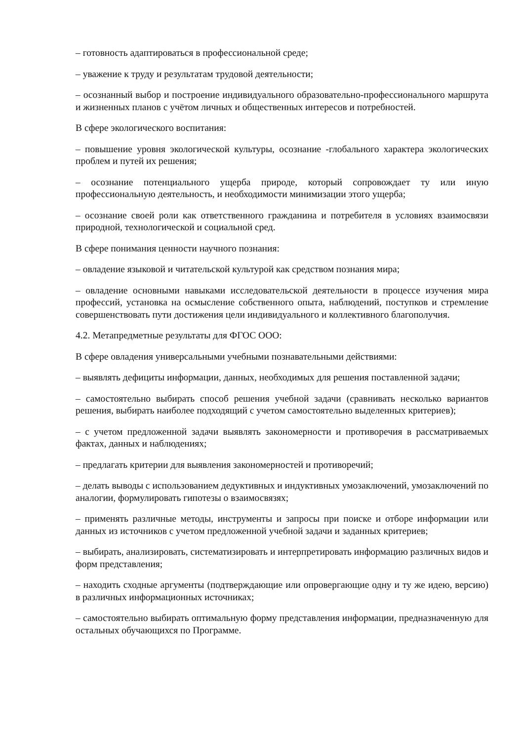– готовность адаптироваться в профессиональной среде;
– уважение к труду и результатам трудовой деятельности;
– осознанный выбор и построение индивидуального образовательно-профессионального маршрута и жизненных планов с учётом личных и общественных интересов и потребностей.
В сфере экологического воспитания:
– повышение уровня экологической культуры, осознание -глобального характера экологических проблем и путей их решения;
– осознание потенциального ущерба природе, который сопровождает ту или иную профессиональную деятельность, и необходимости минимизации этого ущерба;
– осознание своей роли как ответственного гражданина и потребителя в условиях взаимосвязи природной, технологической и социальной сред.
В сфере понимания ценности научного познания:
– овладение языковой и читательской культурой как средством познания мира;
– овладение основными навыками исследовательской деятельности в процессе изучения мира профессий, установка на осмысление собственного опыта, наблюдений, поступков и стремление совершенствовать пути достижения цели индивидуального и коллективного благополучия.
4.2. Метапредметные результаты для ФГОС ООО:
В сфере овладения универсальными учебными познавательными действиями:
– выявлять дефициты информации, данных, необходимых для решения поставленной задачи;
– самостоятельно выбирать способ решения учебной задачи (сравнивать несколько вариантов решения, выбирать наиболее подходящий с учетом самостоятельно выделенных критериев);
– с учетом предложенной задачи выявлять закономерности и противоречия в рассматриваемых фактах, данных и наблюдениях;
– предлагать критерии для выявления закономерностей и противоречий;
– делать выводы с использованием дедуктивных и индуктивных умозаключений, умозаключений по аналогии, формулировать гипотезы о взаимосвязях;
– применять различные методы, инструменты и запросы при поиске и отборе информации или данных из источников с учетом предложенной учебной задачи и заданных критериев;
– выбирать, анализировать, систематизировать и интерпретировать информацию различных видов и форм представления;
– находить сходные аргументы (подтверждающие или опровергающие одну и ту же идею, версию) в различных информационных источниках;
– самостоятельно выбирать оптимальную форму представления информации, предназначенную для остальных обучающихся по Программе.